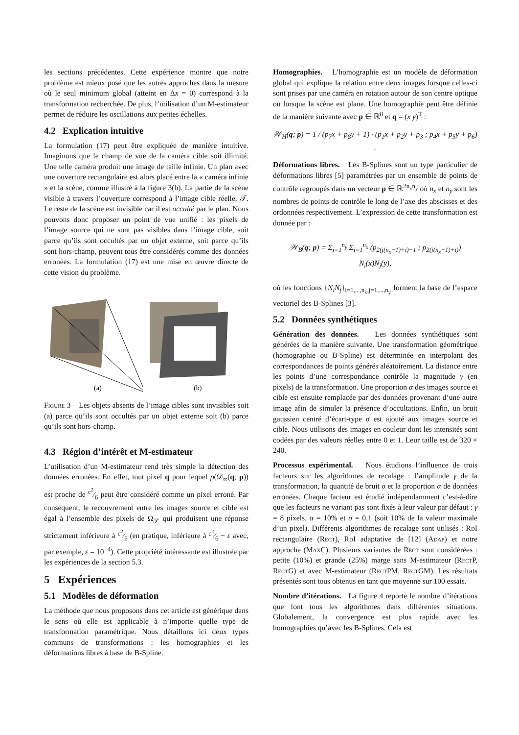les sections précédentes. Cette expérience montre que notre problème est mieux posé que les autres approches dans la mesure où le seul minimum global (atteint en Δx = 0) correspond à la transformation recherchée. De plus, l’utilisation d’un M-estimateur permet de réduire les oscillations aux petites échelles.
4.2 Explication intuitive
La formulation (17) peut être expliquée de manière intuitive. Imaginons que le champ de vue de la caméra cible soit illimité. Une telle caméra produit une image de taille infinie. Un plan avec une ouverture rectangulaire est alors placé entre la « caméra infinie » et la scène, comme illustré à la figure 3(b). La partie de la scène visible à travers l’ouverture correspond à l’image cible réelle, 𝒯. Le reste de la scène est invisible car il est occulté par le plan. Nous pouvons donc proposer un point de vue unifié : les pixels de l’image source qui ne sont pas visibles dans l’image cible, soit parce qu’ils sont occultés par un objet externe, soit parce qu’ils sont hors-champ, peuvent tous être considérés comme des données erronées. La formulation (17) est une mise en œuvre directe de cette vision du problème.
(a)
(b)
Figure 3 – Les objets absents de l’image cibles sont invisibles soit (a) parce qu’ils sont occultés par un objet externe soit (b) parce qu’ils sont hors-champ.
4.3 Région d’intérêt et M-estimateur
L’utilisation d’un M-estimateur rend très simple la détection des données erronées. En effet, tout pixel q pour lequel ρ(𝒟<sub>∞</sub>(q; p)) est proche de c<sup>2</sup>⁄6 peut être considéré comme un pixel erroné. Par conséquent, le recouvrement entre les images source et cible est égal à l’ensemble des pixels de Ω<sub>𝒮</sub> qui produisent une réponse strictement inférieure à c<sup>2</sup>⁄6 (en pratique, inférieure à c<sup>2</sup>⁄6 − ε avec, par exemple, ε = 10<sup>−4</sup>). Cette propriété intéressante est illustrée par les expériences de la section 5.3.
5 Expériences
5.1 Modèles de déformation
La méthode que nous proposons dans cet article est générique dans le sens où elle est applicable à n’importe quelle type de transformation paramétrique. Nous détaillons ici deux types communs de transformations : les homographies et les déformations libres à base de B-Spline.
Homographies. L’homographie est un modèle de déformation global qui explique la relation entre deux images lorsque celles-ci sont prises par une caméra en rotation autour de son centre optique ou lorsque la scène est plane. Une homographie peut être définie de la manière suivante avec p ∈ ℝ<sup>8</sup> et q = (x y)<sup>T</sup> :
𝒲<sub>H</sub>(q; p) = 1 / (p<sub>7</sub>x + p<sub>8</sub>y + 1) · (p<sub>1</sub>x + p<sub>2</sub>y + p<sub>3</sub> ; p<sub>4</sub>x + p<sub>5</sub>y + p<sub>6</sub>) .
Déformations libres. Les B-Splines sont un type particulier de déformations libres [5] paramétrées par un ensemble de points de contrôle regroupés dans un vecteur p ∈ ℝ<sup>2n<sub>x</sub>n<sub>y</sub></sup> où n<sub>x</sub> et n<sub>y</sub> sont les nombres de points de contrôle le long de l’axe des abscisses et des ordonnées respectivement. L’expression de cette transformation est donnée par :
𝒲<sub>B</sub>(q; p) = Σ<sub>j=1</sub><sup>n<sub>y</sub></sup> Σ<sub>i=1</sub><sup>n<sub>x</sub></sup> (p<sub>2(j(n<sub>x</sub>−1)+i)−1</sub> ; p<sub>2(j(n<sub>x</sub>−1)+i)</sub>) N<sub>i</sub>(x)N<sub>j</sub>(y),
où les fonctions {N<sub>i</sub>N<sub>j</sub>}<sub>i=1,...,n<sub>x</sub>,j=1,...,n<sub>y</sub></sub> forment la base de l’espace vectoriel des B-Splines [3].
5.2 Données synthétiques
Génération des données. Les données synthétiques sont générées de la manière suivante. Une transformation géométrique (homographie ou B-Spline) est déterminée en interpolant des correspondances de points générés aléatoirement. La distance entre les points d’une correspondance contrôle la magnitude γ (en pixels) de la transformation. Une proportion α des images source et cible est ensuite remplacée par des données provenant d’une autre image afin de simuler la présence d’occultations. Enfin, un bruit gaussien centré d’écart-type σ est ajouté aux images source et cible. Nous utilisons des images en couleur dont les intensités sont codées par des valeurs réelles entre 0 et 1. Leur taille est de 320 × 240.
Processus expérimental. Nous étudions l’influence de trois facteurs sur les algorithmes de recalage : l’amplitude γ de la transformation, la quantité de bruit σ et la proportion α de données erronées. Chaque facteur est étudié indépendamment c’est-à-dire que les facteurs ne variant pas sont fixés à leur valeur par défaut : γ = 8 pixels, α = 10% et σ = 0,1 (soit 10% de la valeur maximale d’un pixel). Différents algorithmes de recalage sont utilisés : Rd I rectangulaire (Rect), Rd I adaptative de [12] (Adap) et notre approche (Max C). Plusieurs variantes de Rect sont considérées : petite (10%) et grande (25%) marge sans M-estimateur (Rect P, Rect G) et avec M-estimateur (Rect PM, Rect GM). Les résultats présentés sont tous obtenus en tant que moyenne sur 100 essais.
Nombre d’itérations. La figure 4 reporte le nombre d’itérations que font tous les algorithmes dans différentes situations. Globalement, la convergence est plus rapide avec les homographies qu’avec les B-Splines. Cela est